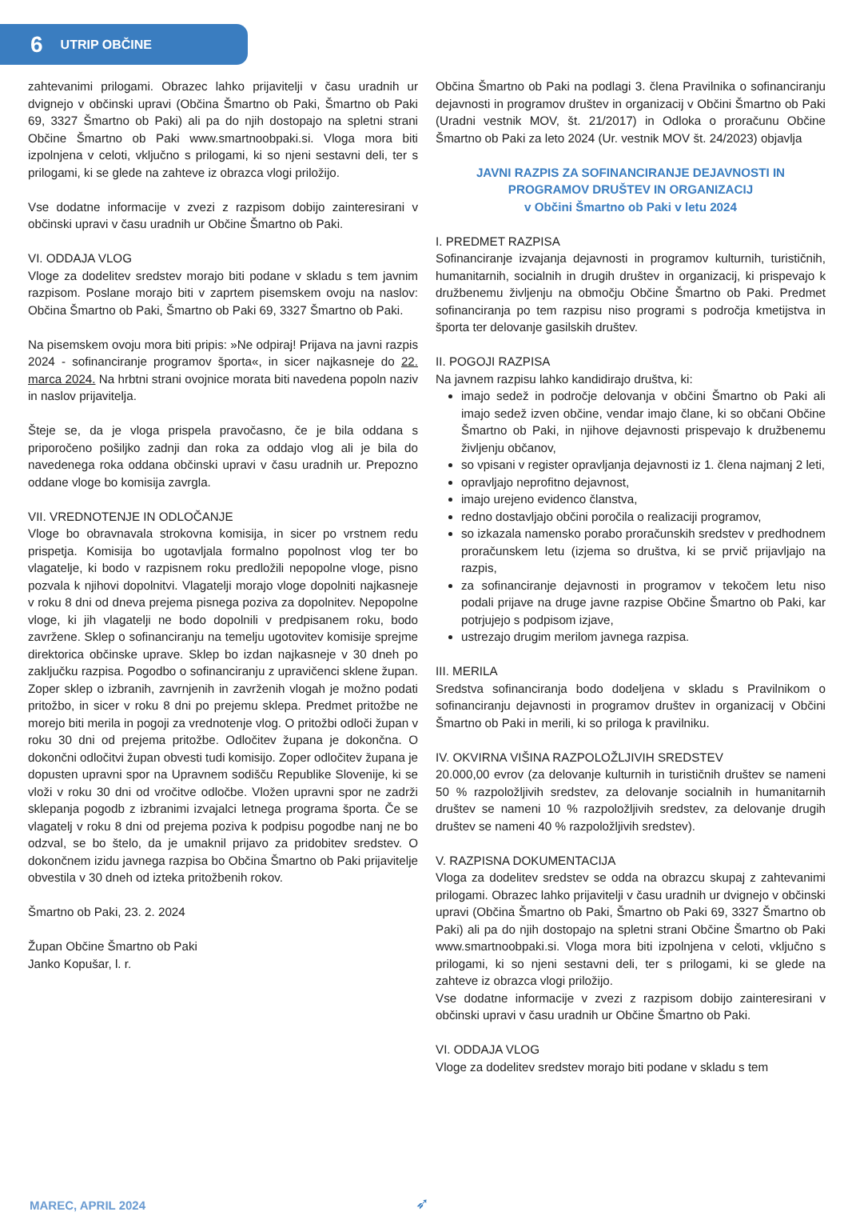6 UTRIP OBČINE
zahtevanimi prilogami. Obrazec lahko prijavitelji v času uradnih ur dvignejo v občinski upravi (Občina Šmartno ob Paki, Šmartno ob Paki 69, 3327 Šmartno ob Paki) ali pa do njih dostopajo na spletni strani Občine Šmartno ob Paki www.smartnoobpaki.si. Vloga mora biti izpolnjena v celoti, vključno s prilogami, ki so njeni sestavni deli, ter s prilogami, ki se glede na zahteve iz obrazca vlogi priložijo.
Vse dodatne informacije v zvezi z razpisom dobijo zainteresirani v občinski upravi v času uradnih ur Občine Šmartno ob Paki.
VI. ODDAJA VLOG
Vloge za dodelitev sredstev morajo biti podane v skladu s tem javnim razpisom. Poslane morajo biti v zaprtem pisemskem ovoju na naslov: Občina Šmartno ob Paki, Šmartno ob Paki 69, 3327 Šmartno ob Paki.
Na pisemskem ovoju mora biti pripis: »Ne odpiraj! Prijava na javni razpis 2024 - sofinanciranje programov športa«, in sicer najkasneje do 22. marca 2024. Na hrbtni strani ovojnice morata biti navedena popoln naziv in naslov prijavitelja.
Šteje se, da je vloga prispela pravočasno, če je bila oddana s priporočeno pošiljko zadnji dan roka za oddajo vlog ali je bila do navedenega roka oddana občinski upravi v času uradnih ur. Prepozno oddane vloge bo komisija zavrgla.
VII. VREDNOTENJE IN ODLOČANJE
Vloge bo obravnavala strokovna komisija, in sicer po vrstnem redu prispetja. Komisija bo ugotavljala formalno popolnost vlog ter bo vlagatelje, ki bodo v razpisnem roku predložili nepopolne vloge, pisno pozvala k njihovi dopolnitvi. Vlagatelji morajo vloge dopolniti najkasneje v roku 8 dni od dneva prejema pisnega poziva za dopolnitev. Nepopolne vloge, ki jih vlagatelji ne bodo dopolnili v predpisanem roku, bodo zavržene. Sklep o sofinanciranju na temelju ugotovitev komisije sprejme direktorica občinske uprave. Sklep bo izdan najkasneje v 30 dneh po zaključku razpisa. Pogodbo o sofinanciranju z upravičenci sklene župan. Zoper sklep o izbranih, zavrnjenih in zavrženih vlogah je možno podati pritožbo, in sicer v roku 8 dni po prejemu sklepa. Predmet pritožbe ne morejo biti merila in pogoji za vrednotenje vlog. O pritožbi odloči župan v roku 30 dni od prejema pritožbe. Odločitev župana je dokončna. O dokončni odločitvi župan obvesti tudi komisijo. Zoper odločitev župana je dopusten upravni spor na Upravnem sodišču Republike Slovenije, ki se vloži v roku 30 dni od vročitve odločbe. Vložen upravni spor ne zadrži sklepanja pogodb z izbranimi izvajalci letnega programa športa. Če se vlagatelj v roku 8 dni od prejema poziva k podpisu pogodbe nanj ne bo odzval, se bo štelo, da je umaknil prijavo za pridobitev sredstev. O dokončnem izidu javnega razpisa bo Občina Šmartno ob Paki prijavitelje obvestila v 30 dneh od izteka pritožbenih rokov.
Šmartno ob Paki, 23. 2. 2024
Župan Občine Šmartno ob Paki
Janko Kopušar, l. r.
Občina Šmartno ob Paki na podlagi 3. člena Pravilnika o sofinanciranju dejavnosti in programov društev in organizacij v Občini Šmartno ob Paki (Uradni vestnik MOV, št. 21/2017) in Odloka o proračunu Občine Šmartno ob Paki za leto 2024 (Ur. vestnik MOV št. 24/2023) objavlja
JAVNI RAZPIS ZA SOFINANCIRANJE DEJAVNOSTI IN PROGRAMOV DRUŠTEV IN ORGANIZACIJ
v Občini Šmartno ob Paki v letu 2024
I. PREDMET RAZPISA
Sofinanciranje izvajanja dejavnosti in programov kulturnih, turističnih, humanitarnih, socialnih in drugih društev in organizacij, ki prispevajo k družbenemu življenju na območju Občine Šmartno ob Paki. Predmet sofinanciranja po tem razpisu niso programi s področja kmetijstva in športa ter delovanje gasilskih društev.
II. POGOJI RAZPISA
Na javnem razpisu lahko kandidirajo društva, ki:
imajo sedež in področje delovanja v občini Šmartno ob Paki ali imajo sedež izven občine, vendar imajo člane, ki so občani Občine Šmartno ob Paki, in njihove dejavnosti prispevajo k družbenemu življenju občanov,
so vpisani v register opravljanja dejavnosti iz 1. člena najmanj 2 leti,
opravljajo neprofitno dejavnost,
imajo urejeno evidenco članstva,
redno dostavljajo občini poročila o realizaciji programov,
so izkazala namensko porabo proračunskih sredstev v predhodnem proračunskem letu (izjema so društva, ki se prvič prijavljajo na razpis,
za sofinanciranje dejavnosti in programov v tekočem letu niso podali prijave na druge javne razpise Občine Šmartno ob Paki, kar potrjujejo s podpisom izjave,
ustrezajo drugim merilom javnega razpisa.
III. MERILA
Sredstva sofinanciranja bodo dodeljena v skladu s Pravilnikom o sofinanciranju dejavnosti in programov društev in organizacij v Občini Šmartno ob Paki in merili, ki so priloga k pravilniku.
IV. OKVIRNA VIŠINA RAZPOLOŽLJIVIH SREDSTEV
20.000,00 evrov (za delovanje kulturnih in turističnih društev se nameni 50 % razpoložljivih sredstev, za delovanje socialnih in humanitarnih društev se nameni 10 % razpoložljivih sredstev, za delovanje drugih društev se nameni 40 % razpoložljivih sredstev).
V. RAZPISNA DOKUMENTACIJA
Vloga za dodelitev sredstev se odda na obrazcu skupaj z zahtevanimi prilogami. Obrazec lahko prijavitelji v času uradnih ur dvignejo v občinski upravi (Občina Šmartno ob Paki, Šmartno ob Paki 69, 3327 Šmartno ob Paki) ali pa do njih dostopajo na spletni strani Občine Šmartno ob Paki www.smartnoobpaki.si. Vloga mora biti izpolnjena v celoti, vključno s prilogami, ki so njeni sestavni deli, ter s prilogami, ki se glede na zahteve iz obrazca vlogi priložijo.
Vse dodatne informacije v zvezi z razpisom dobijo zainteresirani v občinski upravi v času uradnih ur Občine Šmartno ob Paki.
VI. ODDAJA VLOG
Vloge za dodelitev sredstev morajo biti podane v skladu s tem
MAREC, APRIL 2024 ➶